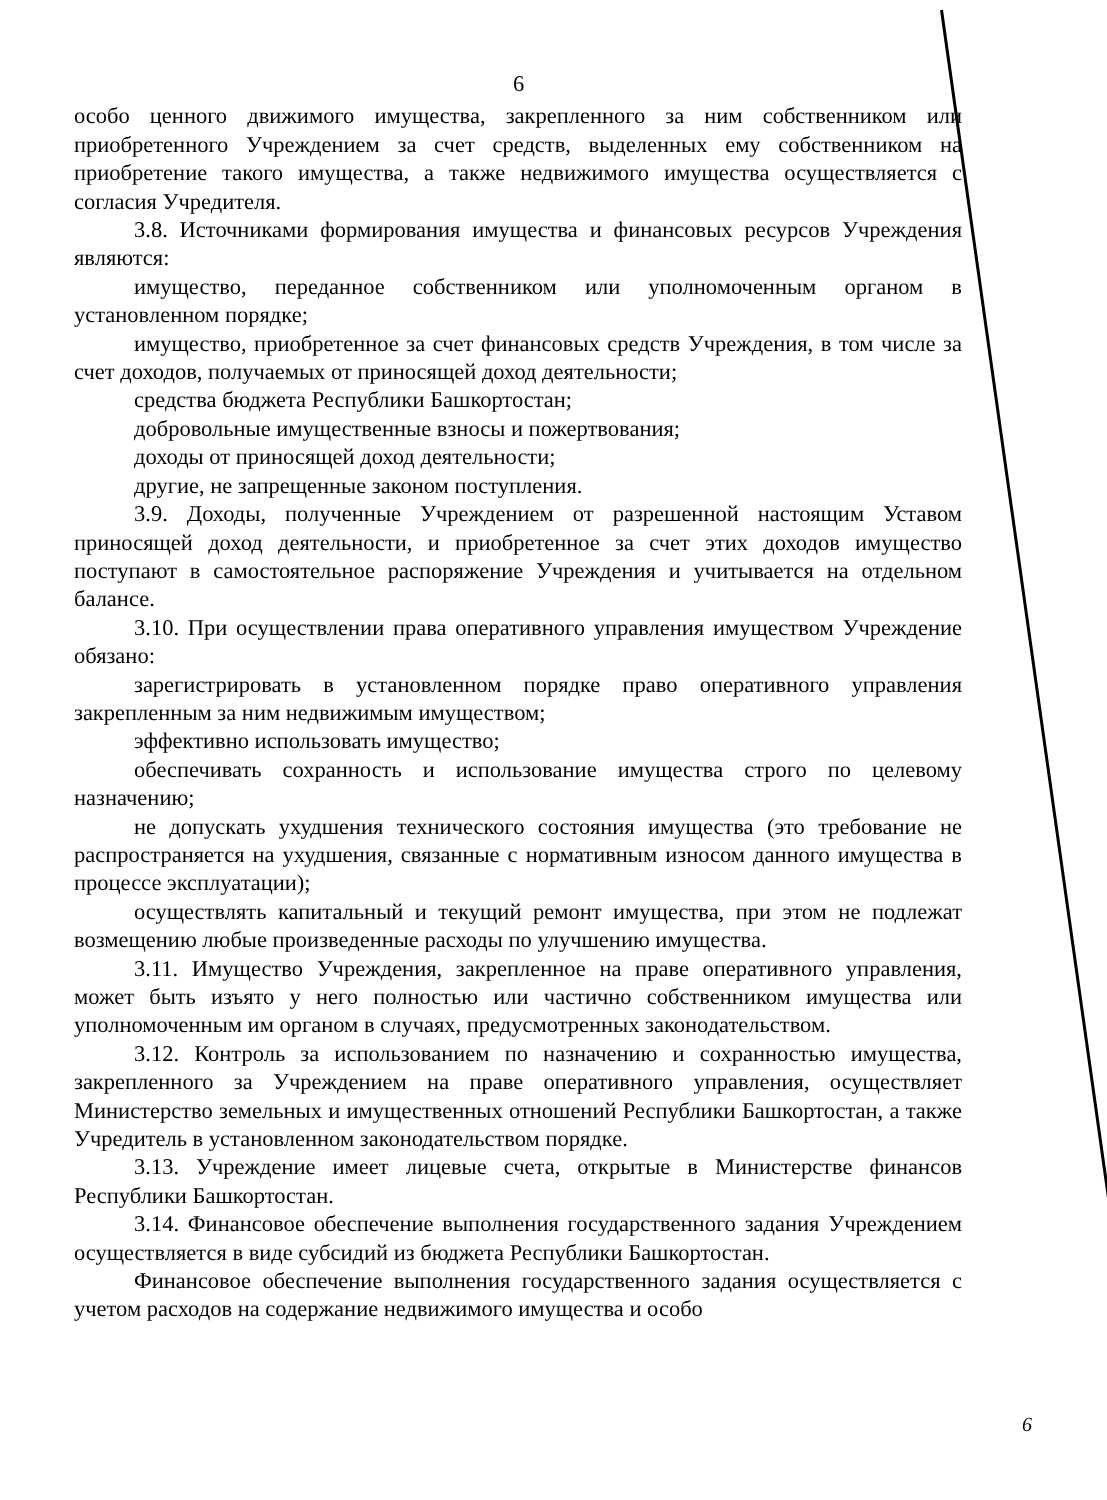6
особо ценного движимого имущества, закрепленного за ним собственником или приобретенного Учреждением за счет средств, выделенных ему собственником на приобретение такого имущества, а также недвижимого имущества осуществляется с согласия Учредителя.
3.8. Источниками формирования имущества и финансовых ресурсов Учреждения являются:
имущество, переданное собственником или уполномоченным органом в установленном порядке;
имущество, приобретенное за счет финансовых средств Учреждения, в том числе за счет доходов, получаемых от приносящей доход деятельности;
средства бюджета Республики Башкортостан;
добровольные имущественные взносы и пожертвования;
доходы от приносящей доход деятельности;
другие, не запрещенные законом поступления.
3.9. Доходы, полученные Учреждением от разрешенной настоящим Уставом приносящей доход деятельности, и приобретенное за счет этих доходов имущество поступают в самостоятельное распоряжение Учреждения и учитывается на отдельном балансе.
3.10. При осуществлении права оперативного управления имуществом Учреждение обязано:
зарегистрировать в установленном порядке право оперативного управления закрепленным за ним недвижимым имуществом;
эффективно использовать имущество;
обеспечивать сохранность и использование имущества строго по целевому назначению;
не допускать ухудшения технического состояния имущества (это требование не распространяется на ухудшения, связанные с нормативным износом данного имущества в процессе эксплуатации);
осуществлять капитальный и текущий ремонт имущества, при этом не подлежат возмещению любые произведенные расходы по улучшению имущества.
3.11. Имущество Учреждения, закрепленное на праве оперативного управления, может быть изъято у него полностью или частично собственником имущества или уполномоченным им органом в случаях, предусмотренных законодательством.
3.12. Контроль за использованием по назначению и сохранностью имущества, закрепленного за Учреждением на праве оперативного управления, осуществляет Министерство земельных и имущественных отношений Республики Башкортостан, а также Учредитель в установленном законодательством порядке.
3.13. Учреждение имеет лицевые счета, открытые в Министерстве финансов Республики Башкортостан.
3.14. Финансовое обеспечение выполнения государственного задания Учреждением осуществляется в виде субсидий из бюджета Республики Башкортостан.
Финансовое обеспечение выполнения государственного задания осуществляется с учетом расходов на содержание недвижимого имущества и особо
6